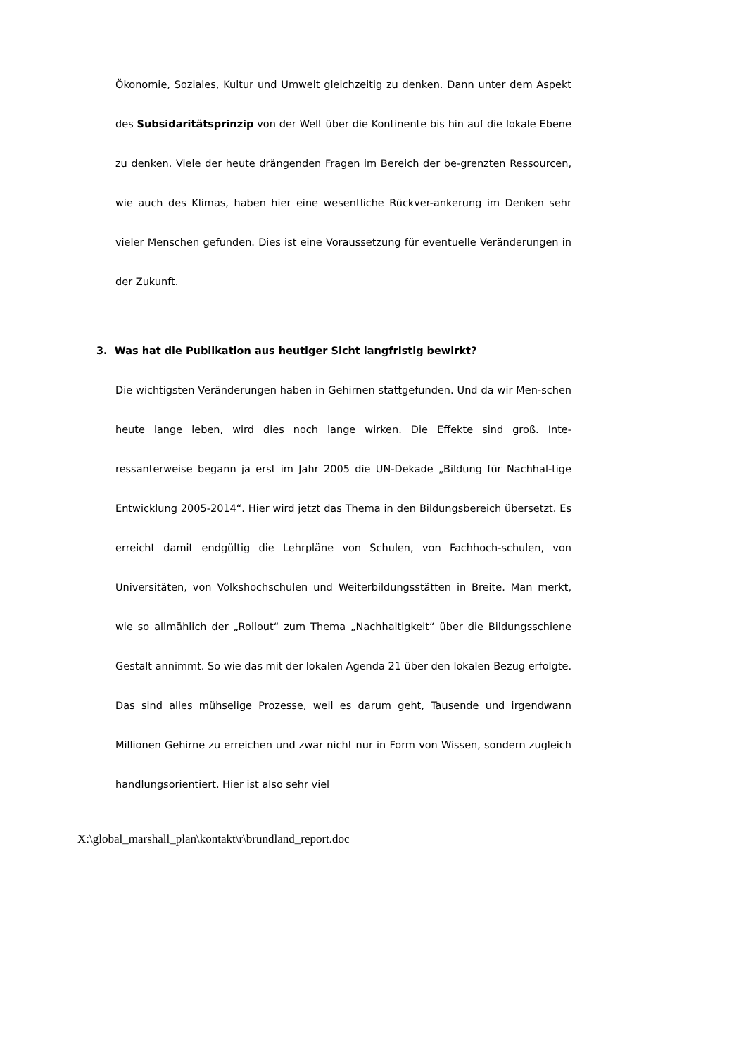Ökonomie, Soziales, Kultur und Umwelt gleichzeitig zu denken. Dann unter dem Aspekt des Subsidaritätsprinzip von der Welt über die Kontinente bis hin auf die lokale Ebene zu denken. Viele der heute drängenden Fragen im Bereich der be-grenzten Ressourcen, wie auch des Klimas, haben hier eine wesentliche Rückver-ankerung im Denken sehr vieler Menschen gefunden. Dies ist eine Voraussetzung für eventuelle Veränderungen in der Zukunft.
3. Was hat die Publikation aus heutiger Sicht langfristig bewirkt?
Die wichtigsten Veränderungen haben in Gehirnen stattgefunden. Und da wir Men-schen heute lange leben, wird dies noch lange wirken. Die Effekte sind groß. Inte-ressanterweise begann ja erst im Jahr 2005 die UN-Dekade „Bildung für Nachhal-tige Entwicklung 2005-2014“. Hier wird jetzt das Thema in den Bildungsbereich übersetzt. Es erreicht damit endgültig die Lehrpläne von Schulen, von Fachhoch-schulen, von Universitäten, von Volkshochschulen und Weiterbildungsstätten in Breite. Man merkt, wie so allmählich der „Rollout“ zum Thema „Nachhaltigkeit“ über die Bildungsschiene Gestalt annimmt. So wie das mit der lokalen Agenda 21 über den lokalen Bezug erfolgte. Das sind alles mühselige Prozesse, weil es darum geht, Tausende und irgendwann Millionen Gehirne zu erreichen und zwar nicht nur in Form von Wissen, sondern zugleich handlungsorientiert. Hier ist also sehr viel
X:\global_marshall_plan\kontakt\r\brundland_report.doc